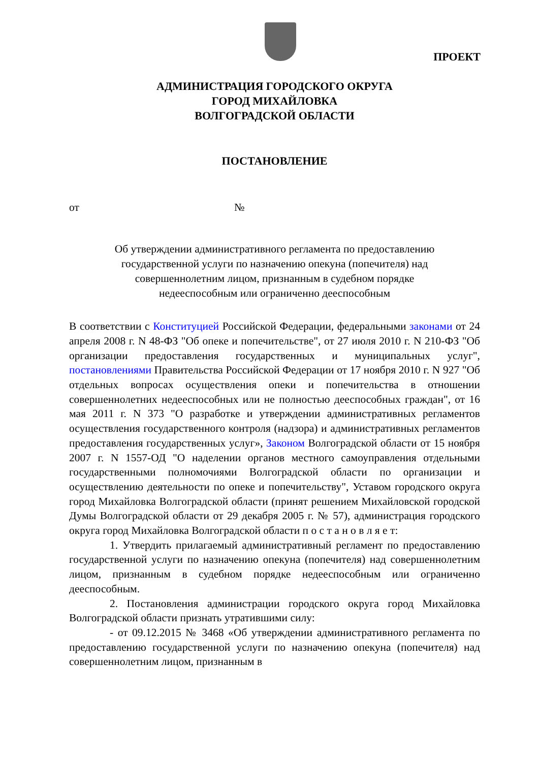ПРОЕКТ
АДМИНИСТРАЦИЯ ГОРОДСКОГО ОКРУГА
ГОРОД МИХАЙЛОВКА
ВОЛГОГРАДСКОЙ ОБЛАСТИ
ПОСТАНОВЛЕНИЕ
от №
Об утверждении административного регламента по предоставлению
государственной услуги по назначению опекуна (попечителя) над
совершеннолетним лицом, признанным в судебном порядке
недееспособным или ограниченно дееспособным
В соответствии с Конституцией Российской Федерации, федеральными законами от 24 апреля 2008 г. N 48-ФЗ "Об опеке и попечительстве", от 27 июля 2010 г. N 210-ФЗ "Об организации предоставления государственных и муниципальных услуг", постановлениями Правительства Российской Федерации от 17 ноября 2010 г. N 927 "Об отдельных вопросах осуществления опеки и попечительства в отношении совершеннолетних недееспособных или не полностью дееспособных граждан", от 16 мая 2011 г. N 373 "О разработке и утверждении административных регламентов осуществления государственного контроля (надзора) и административных регламентов предоставления государственных услуг», Законом Волгоградской области от 15 ноября 2007 г. N 1557-ОД "О наделении органов местного самоуправления отдельными государственными полномочиями Волгоградской области по организации и осуществлению деятельности по опеке и попечительству", Уставом городского округа город Михайловка Волгоградской области (принят решением Михайловской городской Думы Волгоградской области от 29 декабря 2005 г. № 57), администрация городского округа город Михайловка Волгоградской области п о с т а н о в л я е т:
1. Утвердить прилагаемый административный регламент по предоставлению государственной услуги по назначению опекуна (попечителя) над совершеннолетним лицом, признанным в судебном порядке недееспособным или ограниченно дееспособным.
2. Постановления администрации городского округа город Михайловка Волгоградской области признать утратившими силу:
- от 09.12.2015 № 3468 «Об утверждении административного регламента по предоставлению государственной услуги по назначению опекуна (попечителя) над совершеннолетним лицом, признанным в